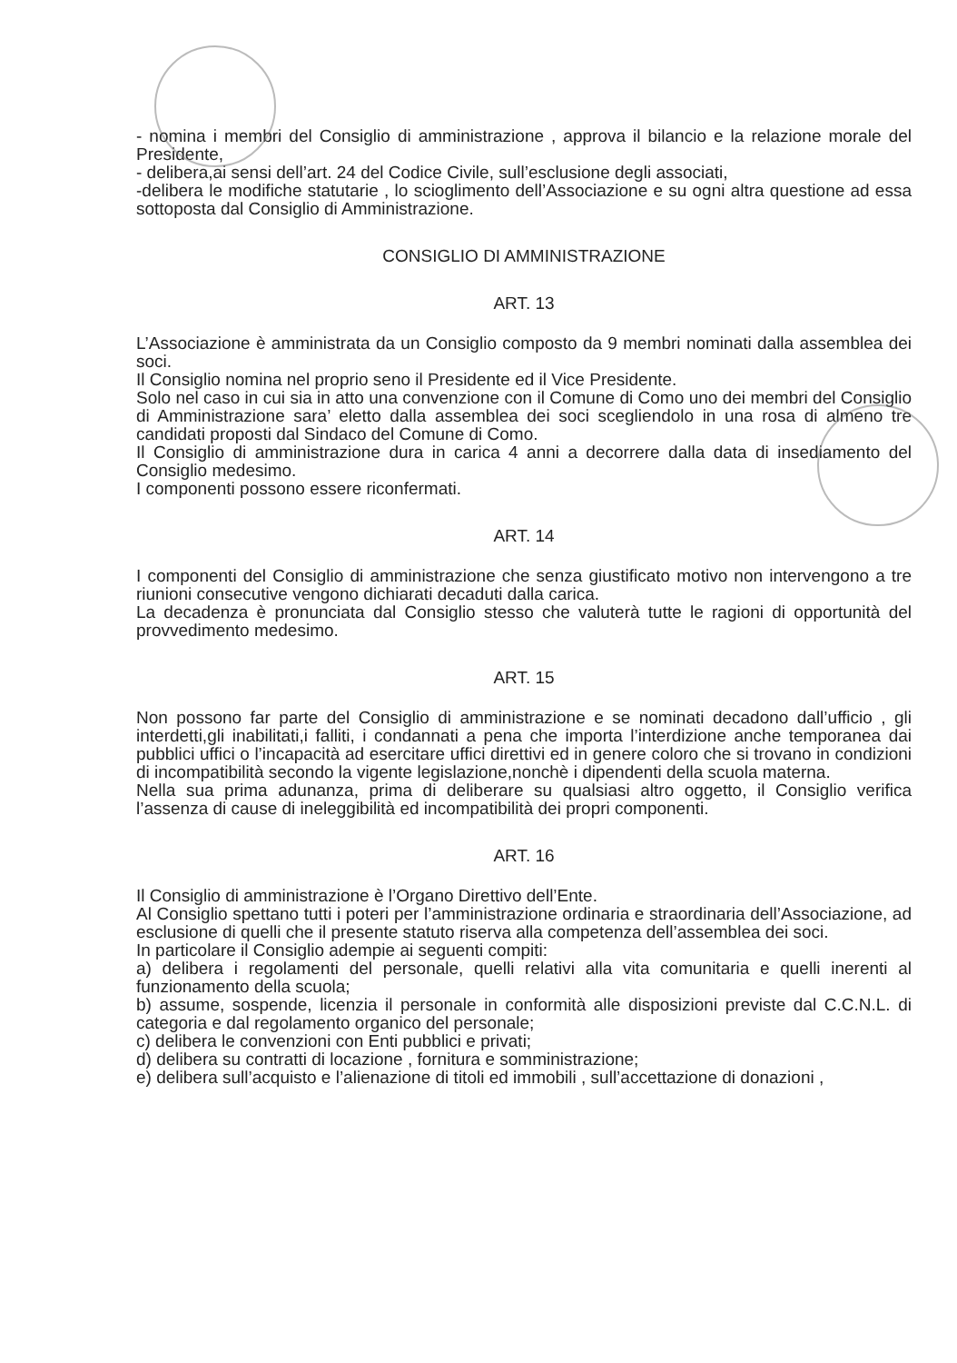- nomina i membri del Consiglio di amministrazione , approva il bilancio e la relazione morale del Presidente,
- delibera,ai sensi dell’art. 24 del Codice Civile, sull’esclusione degli associati,
-delibera le modifiche statutarie , lo scioglimento dell’Associazione e su ogni altra questione ad essa sottoposta dal Consiglio di Amministrazione.
CONSIGLIO DI AMMINISTRAZIONE
ART. 13
L’Associazione è amministrata da un Consiglio composto da 9 membri nominati dalla assemblea dei soci.
Il Consiglio nomina nel proprio seno il Presidente ed il Vice Presidente.
Solo nel caso in cui sia in atto una convenzione con il Comune di Como uno dei membri del Consiglio di Amministrazione sara’ eletto dalla assemblea dei soci scegliendolo in una rosa di almeno tre candidati proposti dal Sindaco del Comune di Como.
Il Consiglio di amministrazione dura in carica 4 anni a decorrere dalla data di insediamento del Consiglio medesimo.
I componenti possono essere riconfermati.
ART. 14
I componenti del Consiglio di amministrazione che senza giustificato motivo non intervengono a tre riunioni consecutive vengono dichiarati decaduti dalla carica.
La decadenza è pronunciata dal Consiglio stesso che valuterà tutte le ragioni di opportunità del provvedimento medesimo.
ART. 15
Non possono far parte del Consiglio di amministrazione e se nominati decadono dall’ufficio , gli interdetti,gli inabilitati,i falliti, i condannati a pena che importa l’interdizione anche temporanea dai pubblici uffici o l’incapacità ad esercitare uffici direttivi ed in genere coloro che si trovano in condizioni di incompatibilità secondo la vigente legislazione,nonchè i dipendenti della scuola materna.
Nella sua prima adunanza, prima di deliberare su qualsiasi altro oggetto, il Consiglio verifica l’assenza di cause di ineleggibilità ed incompatibilità dei propri componenti.
ART. 16
Il Consiglio di amministrazione è l’Organo Direttivo dell’Ente.
Al Consiglio spettano tutti i poteri per l’amministrazione ordinaria e straordinaria dell’Associazione, ad esclusione di quelli che il presente statuto riserva alla competenza dell’assemblea dei soci.
In particolare il Consiglio adempie ai seguenti compiti:
a) delibera i regolamenti del personale, quelli relativi alla vita comunitaria e quelli inerenti al funzionamento della scuola;
b) assume, sospende, licenzia il personale in conformità alle disposizioni previste dal C.C.N.L. di categoria e dal regolamento organico del personale;
c) delibera le convenzioni con Enti pubblici e privati;
d) delibera su contratti di locazione , fornitura e somministrazione;
e) delibera sull’acquisto e l’alienazione di titoli ed immobili , sull’accettazione di donazioni ,